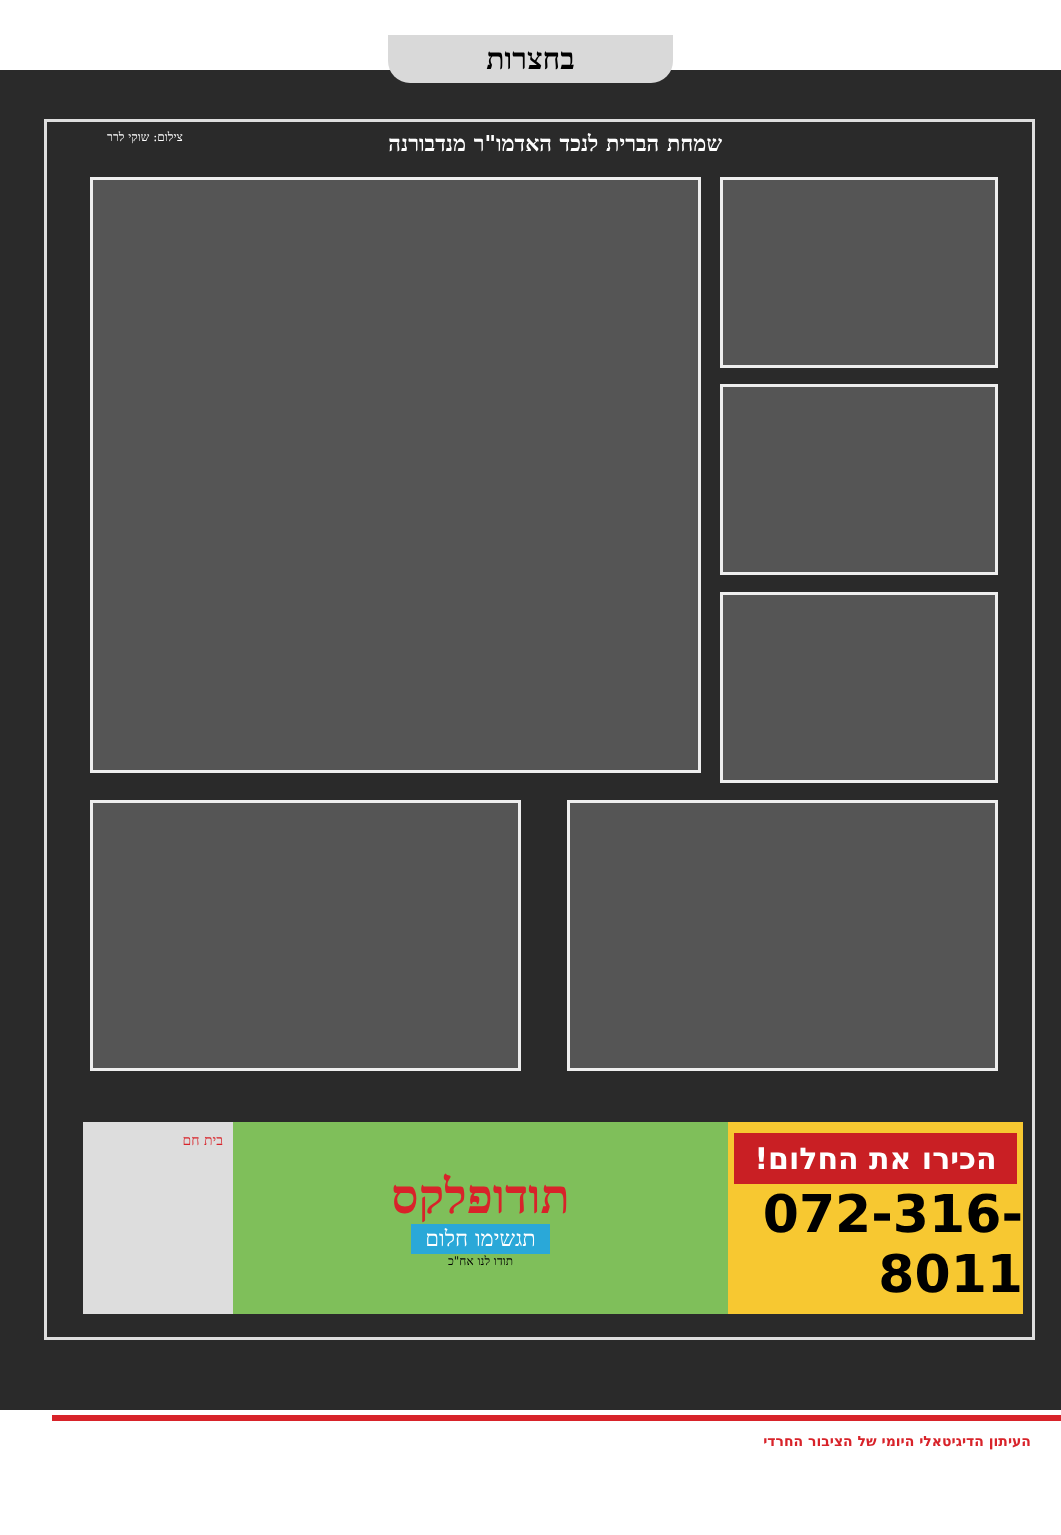בחצרות
שמחת הברית לנכד האדמו"ר מנדבורנה
צילום: שוקי לרר
הכירו את החלום!
072-316-8011
תודופלקס
תגשימו חלום
תודו לנו אח"כ
בית חם
העיתון הדיגיטאלי היומי של הציבור החרדי